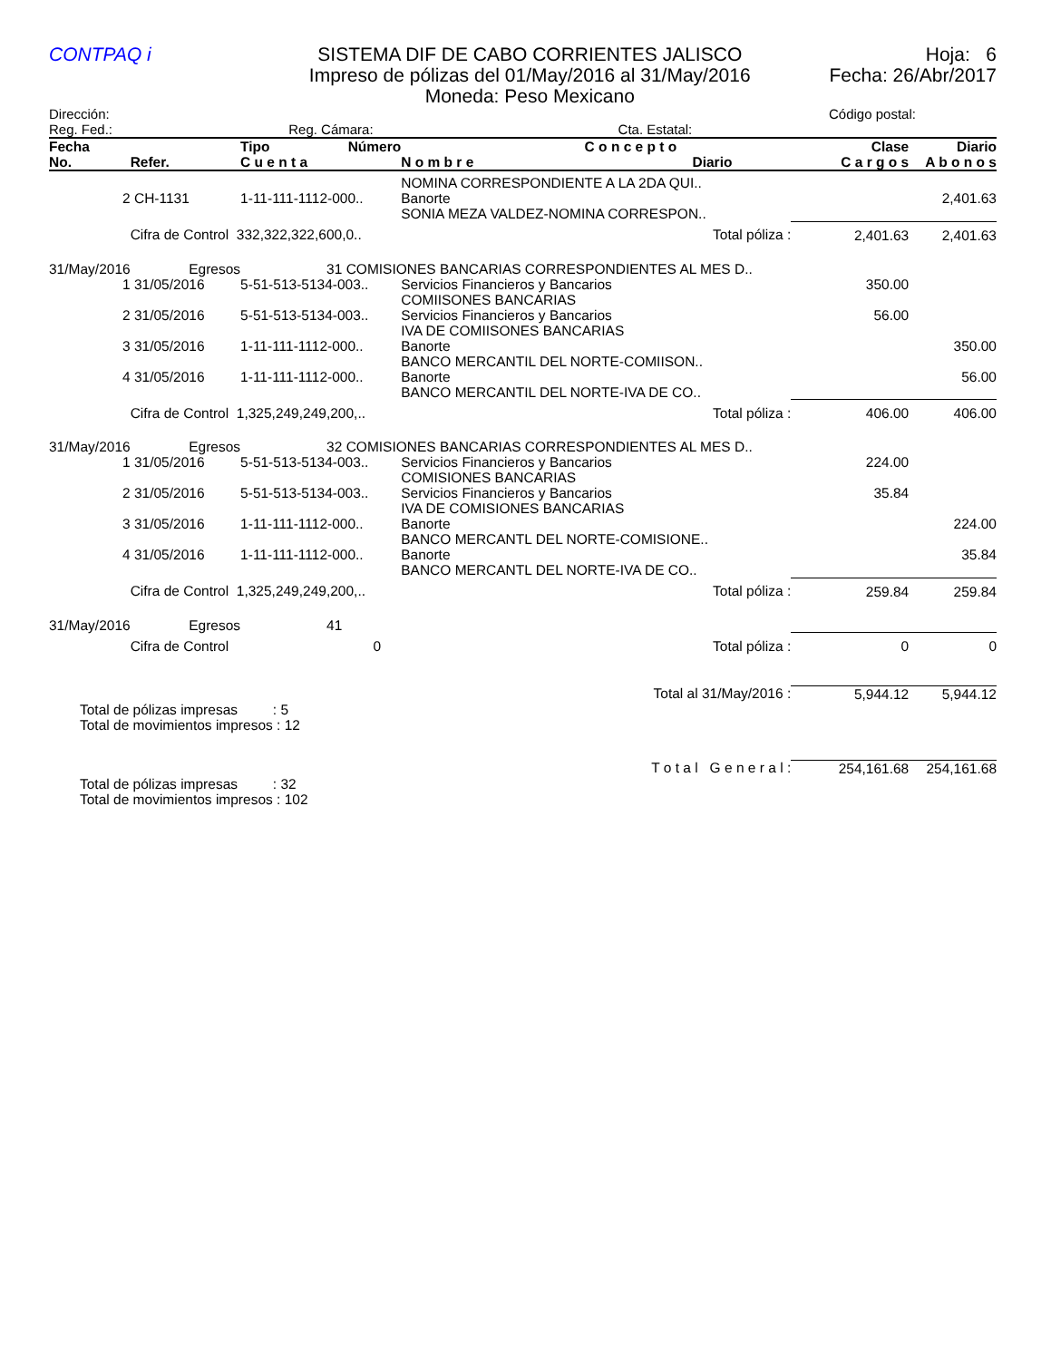CONTPAQ i
SISTEMA DIF DE CABO CORRIENTES JALISCO
Impreso de pólizas del 01/May/2016 al 31/May/2016
Moneda: Peso Mexicano
Hoja: 6
Fecha: 26/Abr/2017
Dirección:
Reg. Fed.: Reg. Cámara: Cta. Estatal:
Código postal:
| Fecha No. | Refer. | Tipo Número C u e n t a | C o n c e p t o N o m b r e Diario | Clase C a r g o s | Diario A b o n o s |
| --- | --- | --- | --- | --- | --- |
| | | | NOMINA CORRESPONDIENTE A LA 2DA QUI.. | | |
| 2 | CH-1131 | 1-11-111-1112-000.. | Banorte | | 2,401.63 |
| | | | SONIA MEZA VALDEZ-NOMINA CORRESPON.. | | |
| | Cifra de Control 332,322,322,600,0.. | | Total póliza : | 2,401.63 | 2,401.63 |
| 31/May/2016 | Egresos | 31 COMISIONES BANCARIAS CORRESPONDIENTES AL MES D.. | | | |
| 1 | 31/05/2016 | 5-51-513-5134-003.. | Servicios Financieros y Bancarios COMIISONES BANCARIAS | 350.00 | |
| 2 | 31/05/2016 | 5-51-513-5134-003.. | Servicios Financieros y Bancarios IVA DE COMIISONES BANCARIAS | 56.00 | |
| 3 | 31/05/2016 | 1-11-111-1112-000.. | Banorte BANCO MERCANTIL DEL NORTE-COMIISON.. | | 350.00 |
| 4 | 31/05/2016 | 1-11-111-1112-000.. | Banorte BANCO MERCANTIL DEL NORTE-IVA DE CO.. | | 56.00 |
| | Cifra de Control 1,325,249,249,200,.. | | Total póliza : | 406.00 | 406.00 |
| 31/May/2016 | Egresos | 32 COMISIONES BANCARIAS CORRESPONDIENTES AL MES D.. | | | |
| 1 | 31/05/2016 | 5-51-513-5134-003.. | Servicios Financieros y Bancarios COMISIONES BANCARIAS | 224.00 | |
| 2 | 31/05/2016 | 5-51-513-5134-003.. | Servicios Financieros y Bancarios IVA DE COMISIONES BANCARIAS | 35.84 | |
| 3 | 31/05/2016 | 1-11-111-1112-000.. | Banorte BANCO MERCANTL DEL NORTE-COMISIONE.. | | 224.00 |
| 4 | 31/05/2016 | 1-11-111-1112-000.. | Banorte BANCO MERCANTL DEL NORTE-IVA DE CO.. | | 35.84 |
| | Cifra de Control 1,325,249,249,200,.. | | Total póliza : | 259.84 | 259.84 |
| 31/May/2016 | Egresos | 41 | | | |
| | Cifra de Control 0 | | Total póliza : | 0 | 0 |
| | Total al 31/May/2016 : | | | 5,944.12 | 5,944.12 |
| Total de pólizas impresas : 5 Total de movimientos impresos : 12 | | | | | |
| | T o t a l G e n e r a l : | | | 254,161.68 | 254,161.68 |
| Total de pólizas impresas : 32 Total de movimientos impresos : 102 | | | | | |